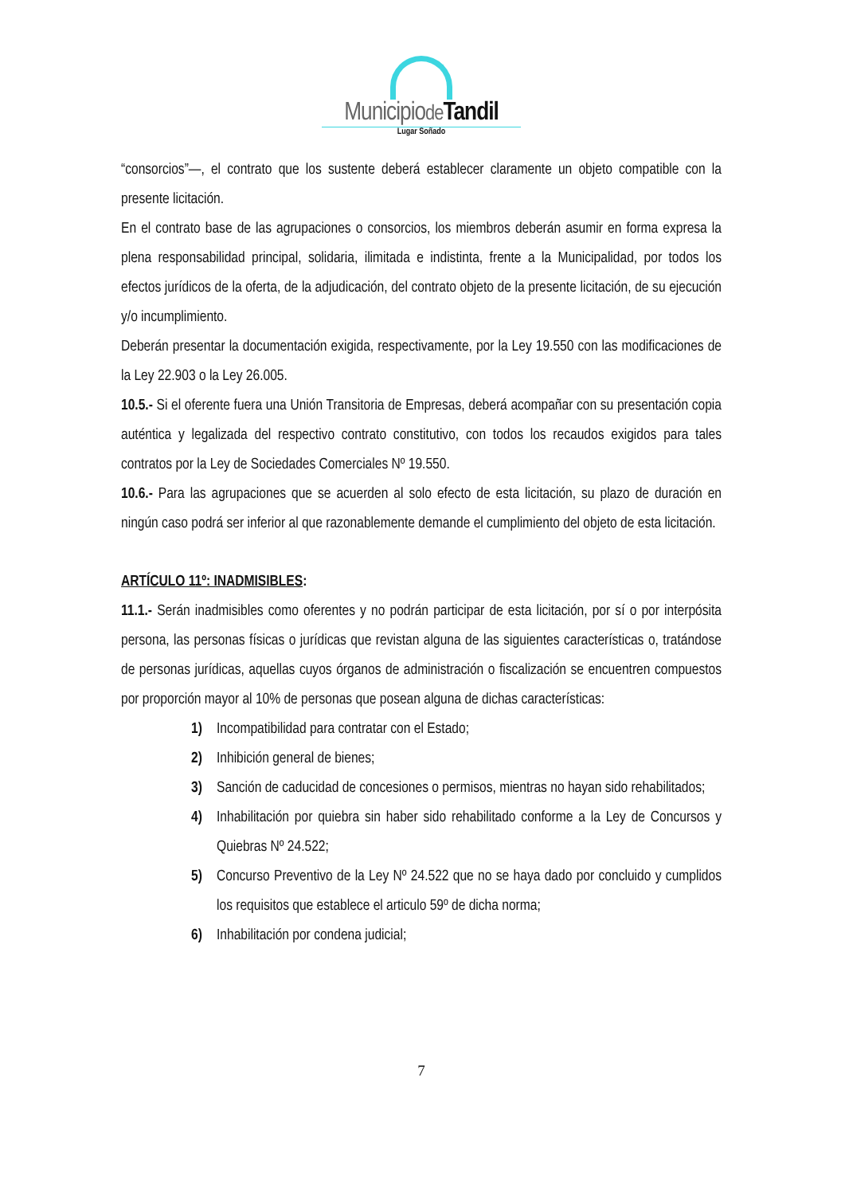Municipiode Tandil
Lugar Soñado
“consorcios”—, el contrato que los sustente deberá establecer claramente un objeto compatible con la presente licitación.
En el contrato base de las agrupaciones o consorcios, los miembros deberán asumir en forma expresa la plena responsabilidad principal, solidaria, ilimitada e indistinta, frente a la Municipalidad, por todos los efectos jurídicos de la oferta, de la adjudicación, del contrato objeto de la presente licitación, de su ejecución y/o incumplimiento.
Deberán presentar la documentación exigida, respectivamente, por la Ley 19.550 con las modificaciones de la Ley 22.903 o la Ley 26.005.
10.5.- Si el oferente fuera una Unión Transitoria de Empresas, deberá acompañar con su presentación copia auténtica y legalizada del respectivo contrato constitutivo, con todos los recaudos exigidos para tales contratos por la Ley de Sociedades Comerciales Nº 19.550.
10.6.- Para las agrupaciones que se acuerden al solo efecto de esta licitación, su plazo de duración en ningún caso podrá ser inferior al que razonablemente demande el cumplimiento del objeto de esta licitación.
ARTÍCULO 11º: INADMISIBLES:
11.1.- Serán inadmisibles como oferentes y no podrán participar de esta licitación, por sí o por interpósita persona, las personas físicas o jurídicas que revistan alguna de las siguientes características o, tratándose de personas jurídicas, aquellas cuyos órganos de administración o fiscalización se encuentren compuestos por proporción mayor al 10% de personas que posean alguna de dichas características:
1) Incompatibilidad para contratar con el Estado;
2) Inhibición general de bienes;
3) Sanción de caducidad de concesiones o permisos, mientras no hayan sido rehabilitados;
4) Inhabilitación por quiebra sin haber sido rehabilitado conforme a la Ley de Concursos y Quiebras Nº 24.522;
5) Concurso Preventivo de la Ley Nº 24.522 que no se haya dado por concluido y cumplidos los requisitos que establece el articulo 59º de dicha norma;
6) Inhabilitación por condena judicial;
7